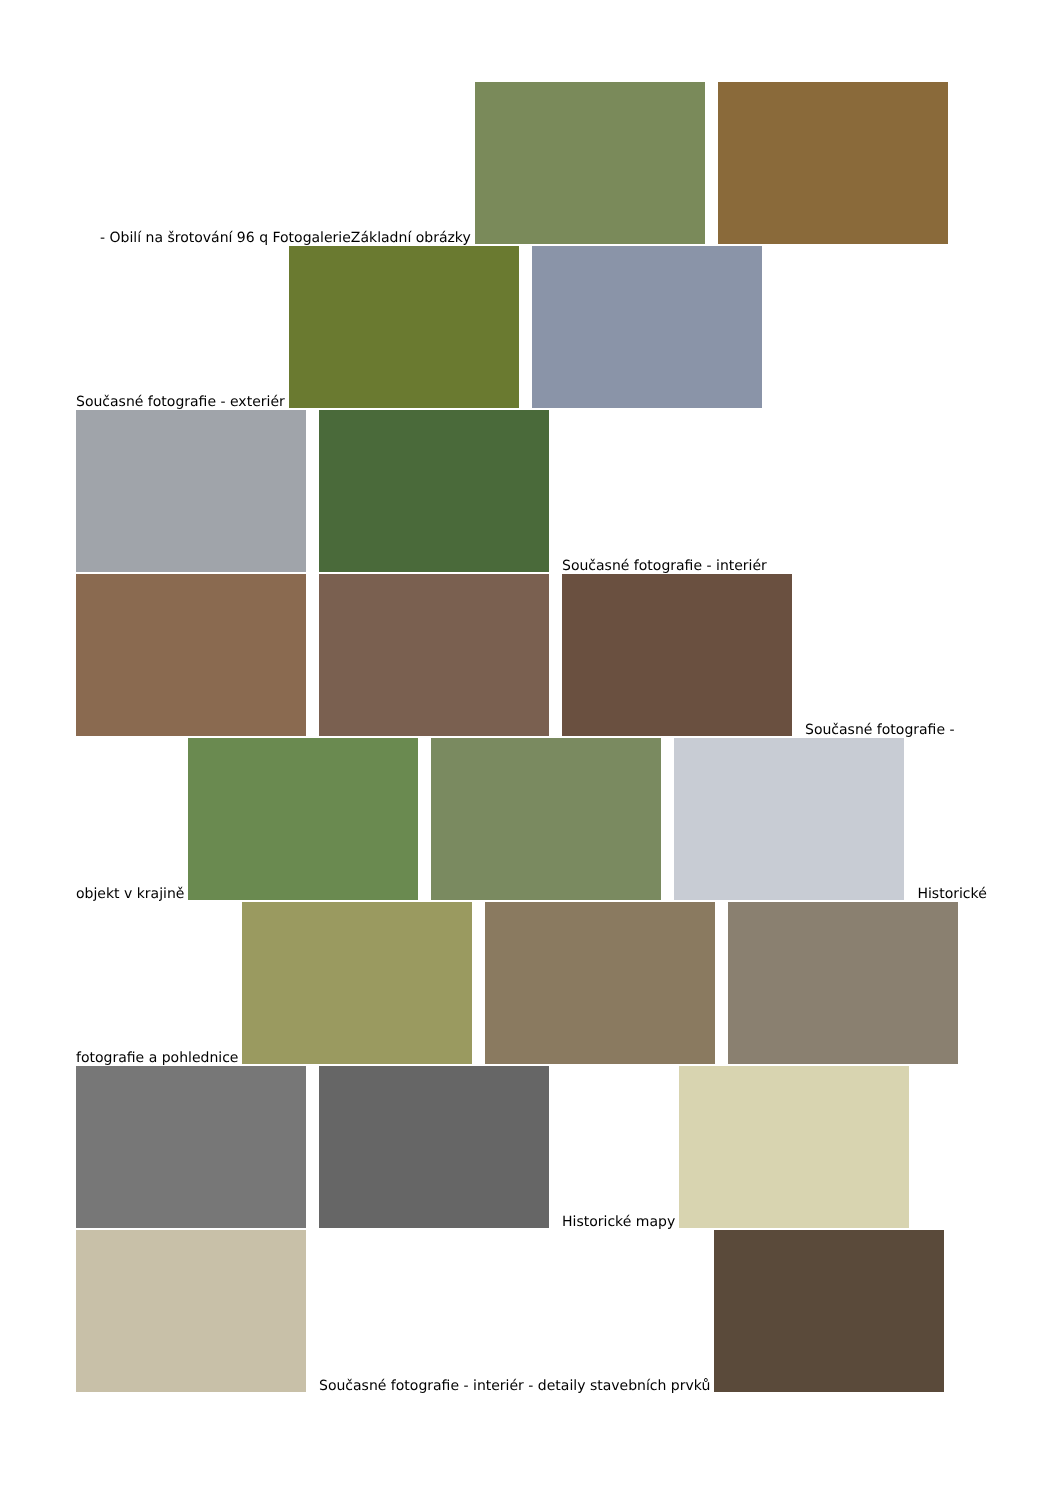- Obilí na šrotování 96 q FotogalerieZákladní obrázky
Současné fotografie - exteriér
Současné fotografie - interiér
Současné fotografie -
objekt v krajině
Historické
fotografie a pohlednice
Historické mapy
Současné fotografie - interiér - detaily stavebních prvků